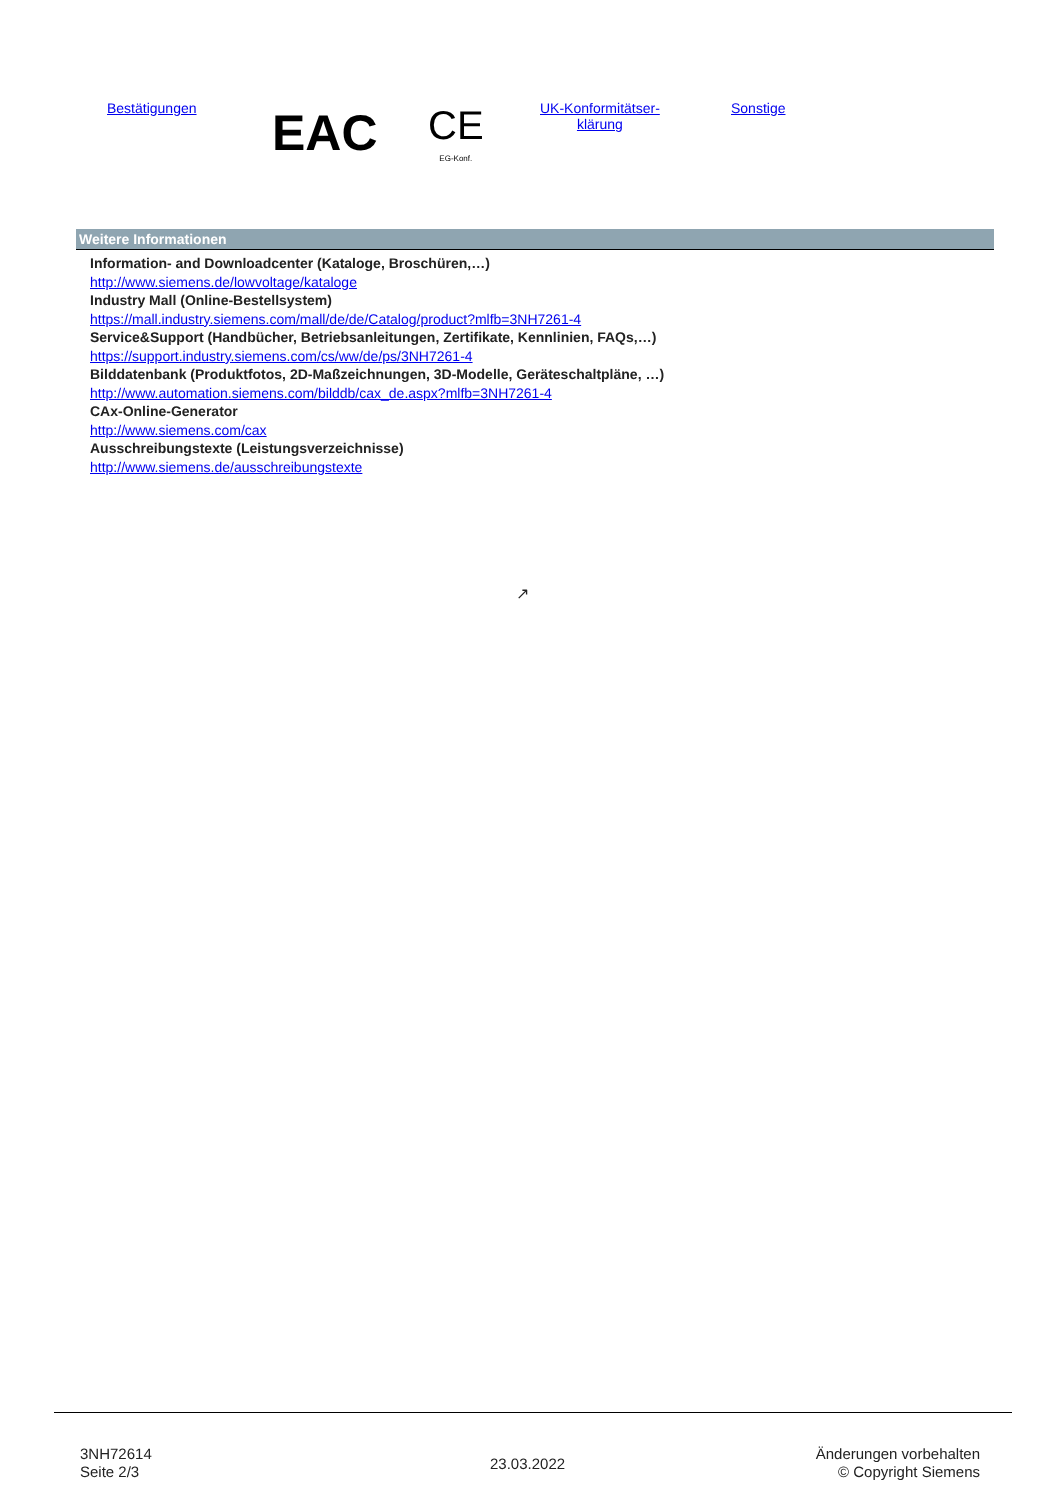Bestätigungen EAC
CE
EG-Konf.
UK-Konformitätser-
klärung
Sonstige
Weitere Informationen
Information- and Downloadcenter (Kataloge, Broschüren,…)
http://www.siemens.de/lowvoltage/kataloge
Industry Mall (Online-Bestellsystem)
https://mall.industry.siemens.com/mall/de/de/Catalog/product?mlfb=3NH7261-4
Service&Support (Handbücher, Betriebsanleitungen, Zertifikate, Kennlinien, FAQs,…)
https://support.industry.siemens.com/cs/ww/de/ps/3NH7261-4
Bilddatenbank (Produktfotos, 2D-Maßzeichnungen, 3D-Modelle, Geräteschaltpläne, …)
http://www.automation.siemens.com/bilddb/cax_de.aspx?mlfb=3NH7261-4
CAx-Online-Generator
http://www.siemens.com/cax
Ausschreibungstexte (Leistungsverzeichnisse)
http://www.siemens.de/ausschreibungstexte
↗
3NH72614
Seite 2/3
23.03.2022
Änderungen vorbehalten
© Copyright Siemens